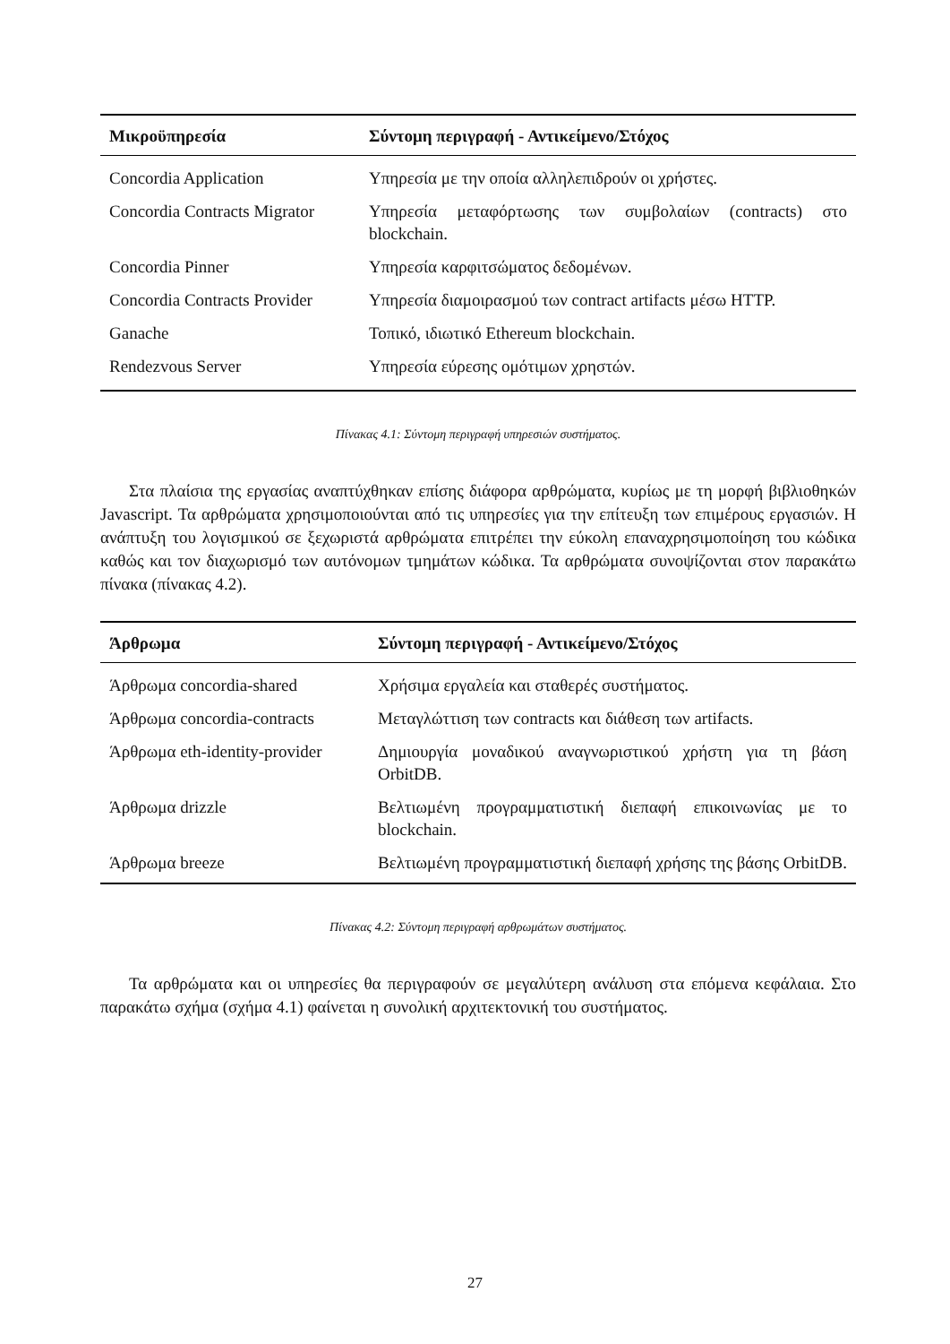| Μικροϋπηρεσία | Σύντομη περιγραφή - Αντικείμενο/Στόχος |
| --- | --- |
| Concordia Application | Υπηρεσία με την οποία αλληλεπιδρούν οι χρήστες. |
| Concordia Contracts Migrator | Υπηρεσία μεταφόρτωσης των συμβολαίων (contracts) στο blockchain. |
| Concordia Pinner | Υπηρεσία καρφιτσώματος δεδομένων. |
| Concordia Contracts Provider | Υπηρεσία διαμοιρασμού των contract artifacts μέσω HTTP. |
| Ganache | Τοπικό, ιδιωτικό Ethereum blockchain. |
| Rendezvous Server | Υπηρεσία εύρεσης ομότιμων χρηστών. |
Πίνακας 4.1: Σύντομη περιγραφή υπηρεσιών συστήματος.
Στα πλαίσια της εργασίας αναπτύχθηκαν επίσης διάφορα αρθρώματα, κυρίως με τη μορφή βιβλιοθηκών Javascript. Τα αρθρώματα χρησιμοποιούνται από τις υπηρεσίες για την επίτευξη των επιμέρους εργασιών. Η ανάπτυξη του λογισμικού σε ξεχωριστά αρθρώματα επιτρέπει την εύκολη επαναχρησιμοποίηση του κώδικα καθώς και τον διαχωρισμό των αυτόνομων τμημάτων κώδικα. Τα αρθρώματα συνοψίζονται στον παρακάτω πίνακα (πίνακας 4.2).
| Άρθρωμα | Σύντομη περιγραφή - Αντικείμενο/Στόχος |
| --- | --- |
| Άρθρωμα concordia-shared | Χρήσιμα εργαλεία και σταθερές συστήματος. |
| Άρθρωμα concordia-contracts | Μεταγλώττιση των contracts και διάθεση των artifacts. |
| Άρθρωμα eth-identity-provider | Δημιουργία μοναδικού αναγνωριστικού χρήστη για τη βάση OrbitDB. |
| Άρθρωμα drizzle | Βελτιωμένη προγραμματιστική διεπαφή επικοινωνίας με το blockchain. |
| Άρθρωμα breeze | Βελτιωμένη προγραμματιστική διεπαφή χρήσης της βάσης OrbitDB. |
Πίνακας 4.2: Σύντομη περιγραφή αρθρωμάτων συστήματος.
Τα αρθρώματα και οι υπηρεσίες θα περιγραφούν σε μεγαλύτερη ανάλυση στα επόμενα κεφάλαια. Στο παρακάτω σχήμα (σχήμα 4.1) φαίνεται η συνολική αρχιτεκτονική του συστήματος.
27